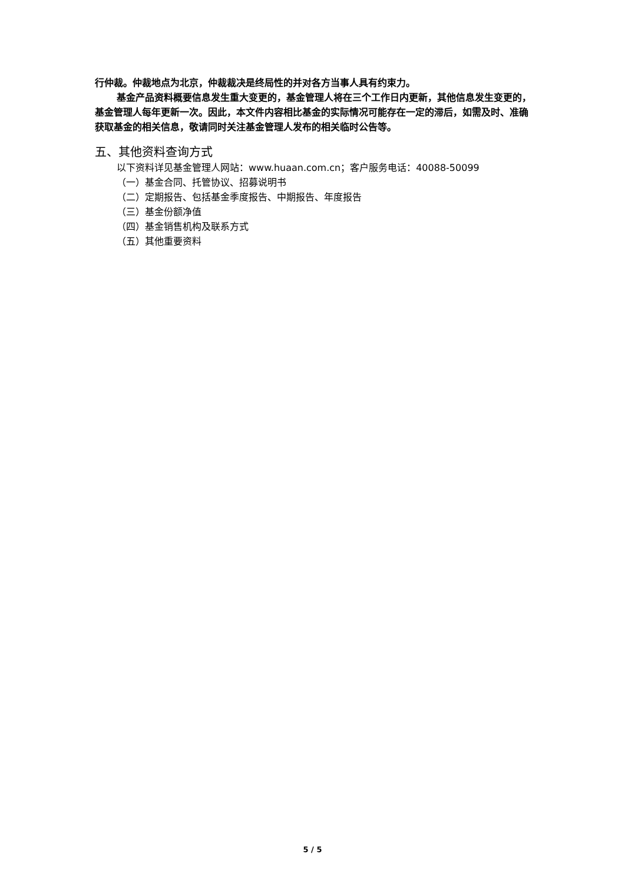行仲裁。仲裁地点为北京，仲裁裁决是终局性的并对各方当事人具有约束力。
基金产品资料概要信息发生重大变更的，基金管理人将在三个工作日内更新，其他信息发生变更的，基金管理人每年更新一次。因此，本文件内容相比基金的实际情况可能存在一定的滞后，如需及时、准确获取基金的相关信息，敬请同时关注基金管理人发布的相关临时公告等。
五、其他资料查询方式
以下资料详见基金管理人网站：www.huaan.com.cn；客户服务电话：40088-50099
（一）基金合同、托管协议、招募说明书
（二）定期报告、包括基金季度报告、中期报告、年度报告
（三）基金份额净值
（四）基金销售机构及联系方式
（五）其他重要资料
5 / 5